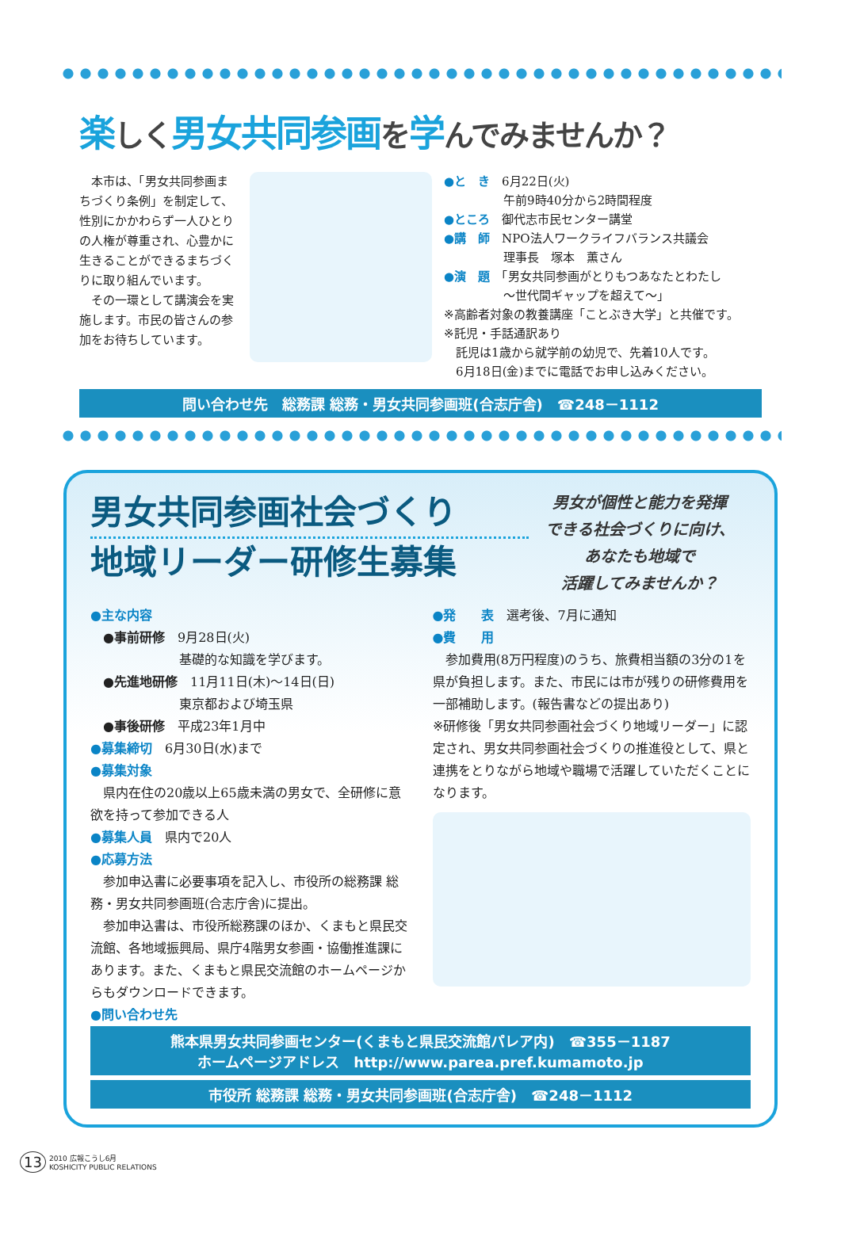楽しく男女共同参画を学んでみませんか？
　本市は、「男女共同参画まちづくり条例」を制定して、性別にかかわらず一人ひとりの人権が尊重され、心豊かに生きることができるまちづくりに取り組んでいます。
　その一環として講演会を実施します。市民の皆さんの参加をお待ちしています。
●と　き　6月22日(火)
　　　　　午前9時40分から2時間程度
●ところ　御代志市民センター講堂
●講　師　NPO法人ワークライフバランス共議会
　　　　　理事長　塚本　薫さん
●演　題　「男女共同参画がとりもつあなたとわたし
　　　　　～世代間ギャップを超えて～」
※高齢者対象の教養講座「ことぶき大学」と共催です。
※託児・手話通訳あり
　託児は1歳から就学前の幼児で、先着10人です。
　6月18日(金)までに電話でお申し込みください。
問い合わせ先　総務課 総務・男女共同参画班(合志庁舎)　☎248－1112
男女共同参画社会づくり
地域リーダー研修生募集
男女が個性と能力を発揮
できる社会づくりに向け、
あなたも地域で
活躍してみませんか？
●主な内容
　●事前研修　9月28日(火)
　　　　　　　基礎的な知識を学びます。
　●先進地研修　11月11日(木)～14日(日)
　　　　　　　東京都および埼玉県
　●事後研修　平成23年1月中
●募集締切　6月30日(水)まで
●募集対象
　県内在住の20歳以上65歳未満の男女で、全研修に意欲を持って参加できる人
●募集人員　県内で20人
●応募方法
　参加申込書に必要事項を記入し、市役所の総務課 総務・男女共同参画班(合志庁舎)に提出。
　参加申込書は、市役所総務課のほか、くまもと県民交流館、各地域振興局、県庁4階男女参画・協働推進課にあります。また、くまもと県民交流館のホームページからもダウンロードできます。
●問い合わせ先
●発　　表　選考後、7月に通知
●費　　用
　参加費用(8万円程度)のうち、旅費相当額の3分の1を県が負担します。また、市民には市が残りの研修費用を一部補助します。(報告書などの提出あり)
※研修後「男女共同参画社会づくり地域リーダー」に認定され、男女共同参画社会づくりの推進役として、県と連携をとりながら地域や職場で活躍していただくことになります。
熊本県男女共同参画センター(くまもと県民交流館パレア内)　☎355－1187
ホームページアドレス　http://www.parea.pref.kumamoto.jp
市役所 総務課 総務・男女共同参画班(合志庁舎)　☎248－1112
13 2010 広報こうし6月
KOSHICITY PUBLIC RELATIONS